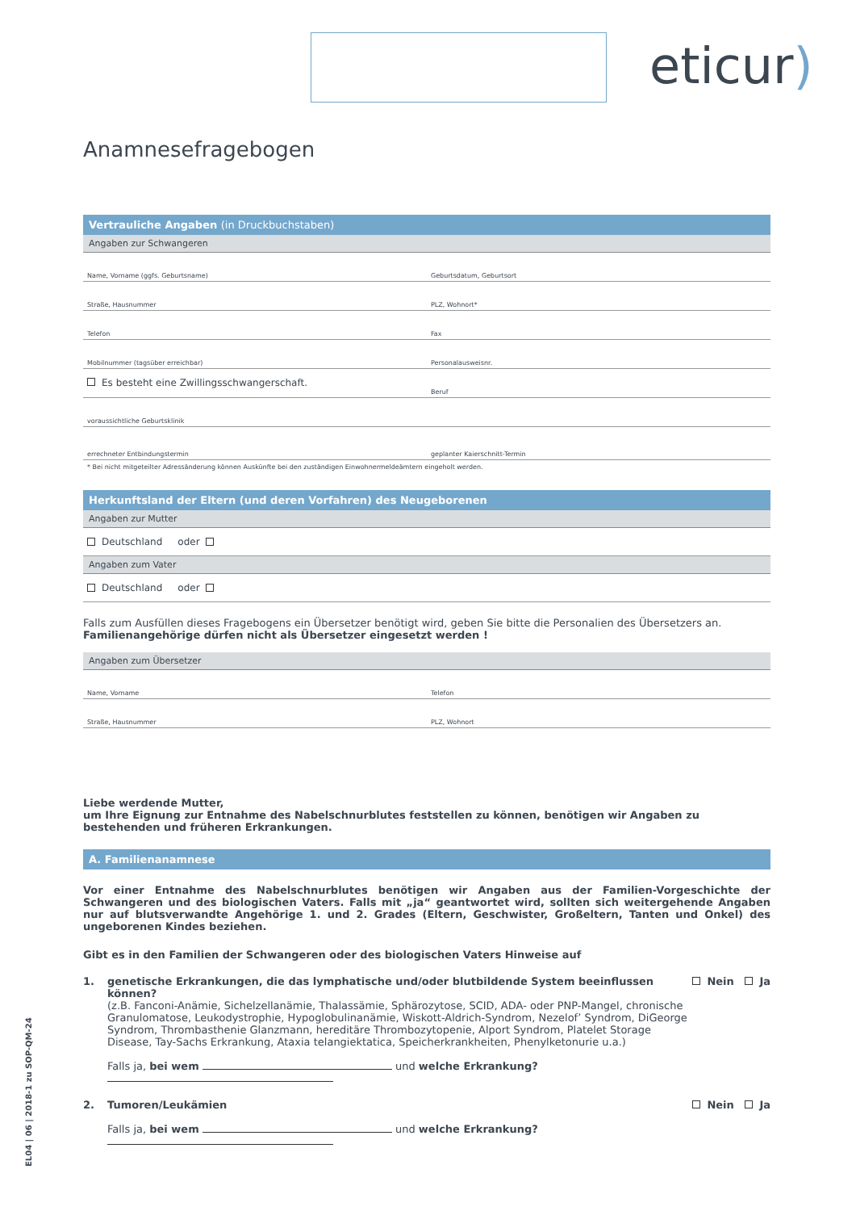eticur)
Anamnesefragebogen
Vertrauliche Angaben (in Druckbuchstaben)
Angaben zur Schwangeren
Name, Vorname (ggfs. Geburtsname)
Geburtsdatum, Geburtsort
Straße, Hausnummer
PLZ, Wohnort*
Telefon
Fax
Mobilnummer (tagsüber erreichbar)
Personalausweisnr.
Es besteht eine Zwillingsschwangerschaft.
Beruf
voraussichtliche Geburtsklinik
errechneter Entbindungstermin
geplanter Kaierschnitt-Termin
* Bei nicht mitgeteilter Adressänderung können Auskünfte bei den zuständigen Einwohnermeldeämtern eingeholt werden.
Herkunftsland der Eltern (und deren Vorfahren) des Neugeborenen
Angaben zur Mutter
Deutschland oder
Angaben zum Vater
Deutschland oder
Falls zum Ausfüllen dieses Fragebogens ein Übersetzer benötigt wird, geben Sie bitte die Personalien des Übersetzers an.
Familienangehörige dürfen nicht als Übersetzer eingesetzt werden !
Angaben zum Übersetzer
Name, Vorname
Telefon
Straße, Hausnummer
PLZ, Wohnort
Liebe werdende Mutter,
um Ihre Eignung zur Entnahme des Nabelschnurblutes feststellen zu können, benötigen wir Angaben zu bestehenden und früheren Erkrankungen.
A. Familienanamnese
Vor einer Entnahme des Nabelschnurblutes benötigen wir Angaben aus der Familien-Vorgeschichte der Schwangeren und des biologischen Vaters. Falls mit „ja“ geantwortet wird, sollten sich weitergehende Angaben nur auf blutsverwandte Angehörige 1. und 2. Grades (Eltern, Geschwister, Großeltern, Tanten und Onkel) des ungeborenen Kindes beziehen.
Gibt es in den Familien der Schwangeren oder des biologischen Vaters Hinweise auf
1. genetische Erkrankungen, die das lymphatische und/oder blutbildende System beeinflussen können?
(z.B. Fanconi-Anämie, Sichelzellanämie, Thalassämie, Sphärozytose, SCID, ADA- oder PNP-Mangel, chronische Granulomatose, Leukodystrophie, Hypoglobulinanämie, Wiskott-Aldrich-Syndrom, Nezelof’ Syndrom, DiGeorge Syndrom, Thrombasthenie Glanzmann, hereditäre Thrombozytopenie, Alport Syndrom, Platelet Storage Disease, Tay-Sachs Erkrankung, Ataxia telangiektatica, Speicherkrankheiten, Phenylketonurie u.a.)
Falls ja, bei wem und welche Erkrankung?
Nein Ja
2. Tumoren/Leukämien
Falls ja, bei wem und welche Erkrankung?
Nein Ja
EL04 | 06 | 2018-1 zu SOP-QM-24